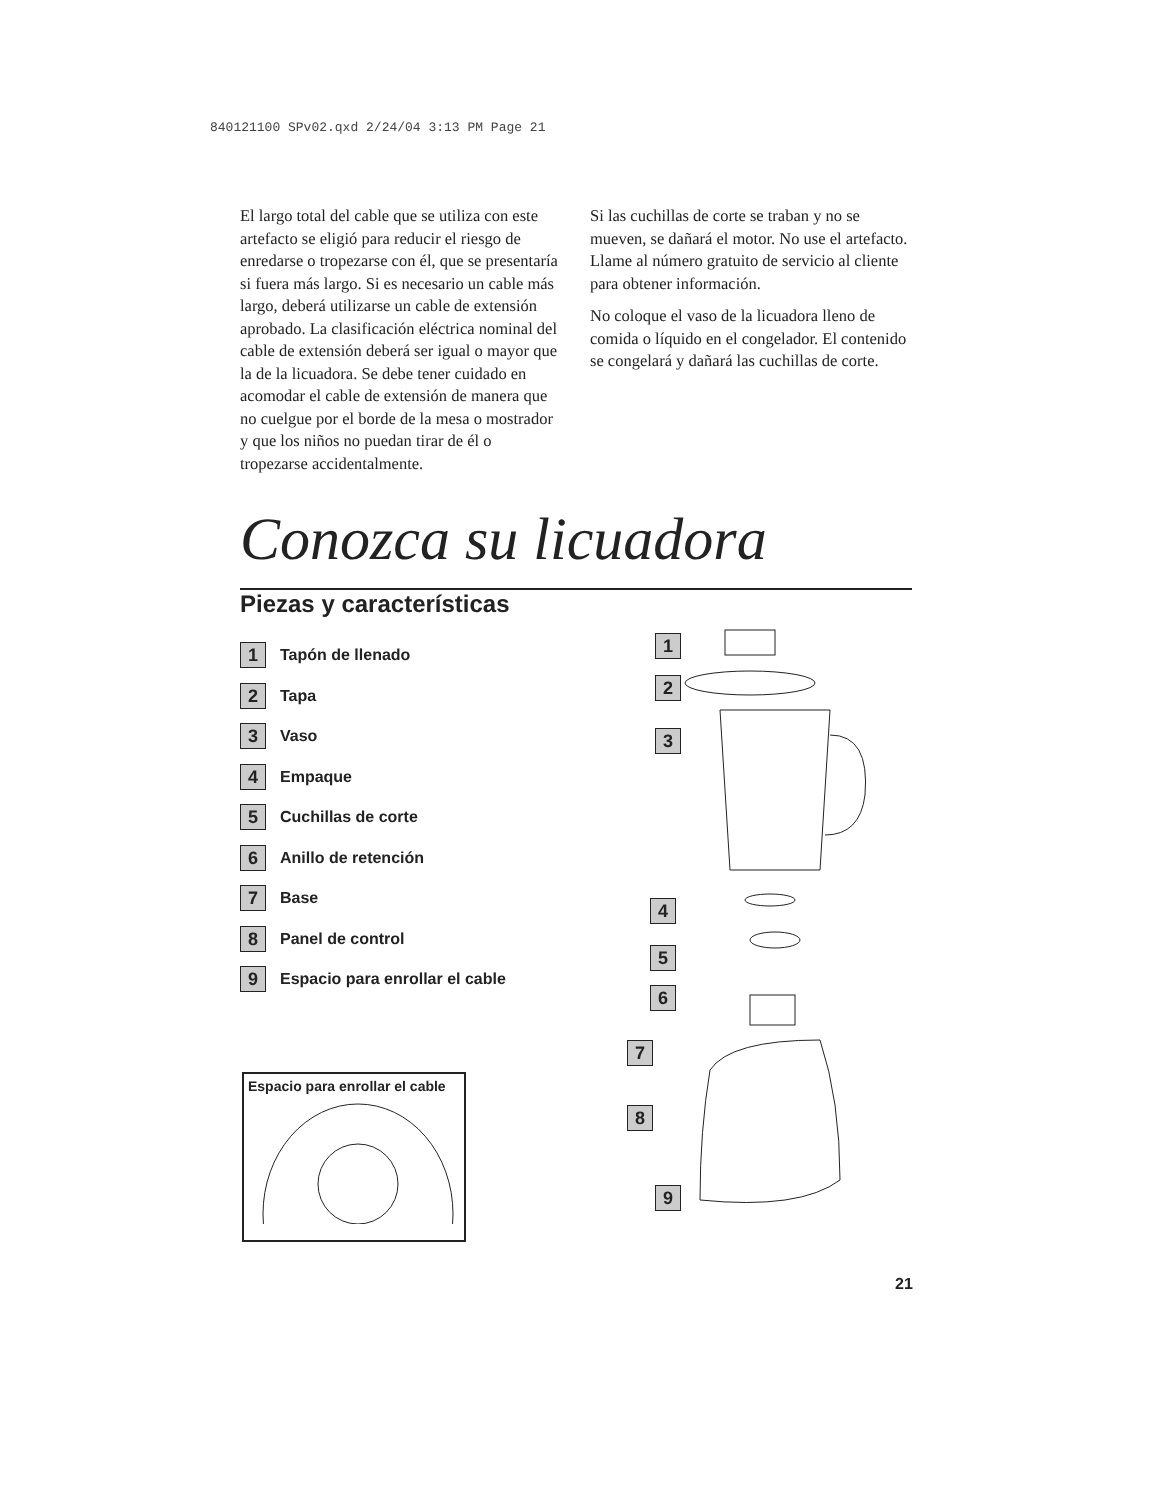840121100 SPv02.qxd 2/24/04 3:13 PM Page 21
El largo total del cable que se utiliza con este artefacto se eligió para reducir el riesgo de enredarse o tropezarse con él, que se presentaría si fuera más largo. Si es necesario un cable más largo, deberá utilizarse un cable de extensión aprobado. La clasificación eléctrica nominal del cable de extensión deberá ser igual o mayor que la de la licuadora. Se debe tener cuidado en acomodar el cable de extensión de manera que no cuelgue por el borde de la mesa o mostrador y que los niños no puedan tirar de él o tropezarse accidentalmente.
Si las cuchillas de corte se traban y no se mueven, se dañará el motor. No use el artefacto. Llame al número gratuito de servicio al cliente para obtener información.
No coloque el vaso de la licuadora lleno de comida o líquido en el congelador. El contenido se congelará y dañará las cuchillas de corte.
Conozca su licuadora
Piezas y características
1 Tapón de llenado
2 Tapa
3 Vaso
4 Empaque
5 Cuchillas de corte
6 Anillo de retención
7 Base
8 Panel de control
9 Espacio para enrollar el cable
Espacio para enrollar el cable
1
2
3
4
5
6
7
8
9
21